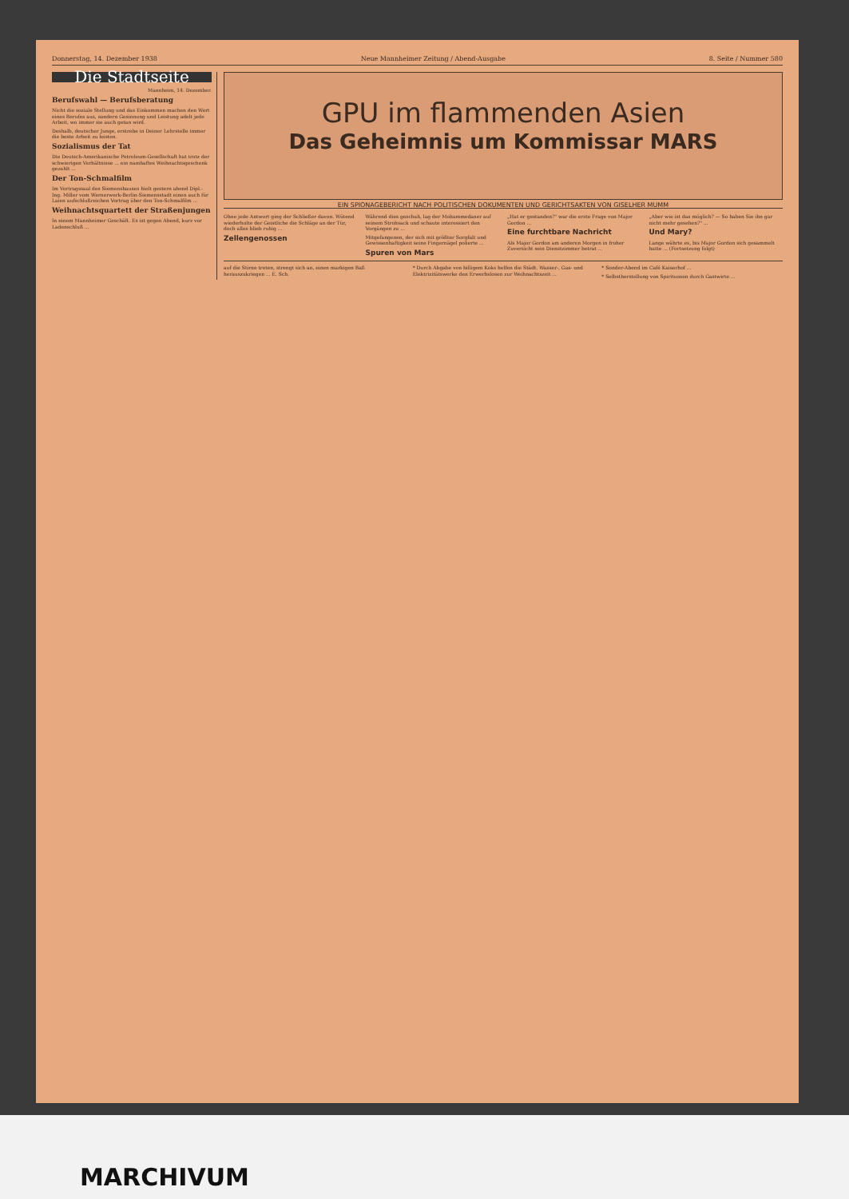Donnerstag, 14. Dezember 1938 Neue Mannheimer Zeitung / Abend-Ausgabe 8. Seite / Nummer 580
Die Stadtseite
Mannheim, 14. Dezember.
Berufswahl — Berufsberatung
Nicht die soziale Stellung und das Einkommen machen den Wert eines Berufes aus, sondern Gesinnung und Leistung adelt jede Arbeit, wo immer sie auch getan wird.
Deshalb, deutscher Junge, erstrebe in Deiner Lehrstelle immer die beste Arbeit zu leisten.
Sozialismus der Tat
Die Deutsch-Amerikanische Petroleum-Gesellschaft hat trotz der schwierigen Verhältnisse ... ein namhaftes Weihnachtsgeschenk gezahlt ...
Der Ton-Schmalfilm
Im Vortragssaal des Siemenshauses hielt gestern abend Dipl.-Ing. Miller vom Wernerwerk-Berlin-Siemensstadt einen auch für Laien aufschlußreichen Vortrag über den Ton-Schmalfilm ...
Weihnachtsquartett der Straßenjungen
In einem Mannheimer Geschäft. Es ist gegen Abend, kurz vor Ladenschluß ...
GPU im flammenden Asien
Das Geheimnis um Kommissar MARS
EIN SPIONAGEBERICHT NACH POLITISCHEN DOKUMENTEN UND GERICHTSAKTEN VON GISELHER MUMM
Ohne jede Antwort ging der Schließer davon. Wütend wiederholte der Geistliche die Schläge an der Tür, doch alles blieb ruhig ...
Zellengenossen
Während dies geschah, lag der Mohammedaner auf seinem Strohsack und schaute interessiert den Vorgängen zu ...
Mitgefangenen, der sich mit größter Sorgfalt und Gewissenhaftigkeit seine Fingernägel polierte ...
Spuren von Mars
„Hat er gestanden?" war die erste Frage von Major Gordon ...
Eine furchtbare Nachricht
Als Major Gordon am anderen Morgen in froher Zuversicht sein Dienstzimmer betrat ...
„Aber wie ist das möglich? — So haben Sie ihn gar nicht mehr gesehen?" ...
Und Mary?
Lange währte es, bis Major Gordon sich gesammelt hatte ... (Fortsetzung folgt)
auf die Stirne treten, strengt sich an, einen markigen Baß herauszukriegen ... E. Sch.
* Durch Abgabe von billigem Koks helfen die Städt. Wasser-, Gas- und Elektrizitätswerke den Erwerbslosen zur Weihnachtszeit ...
* Sonder-Abend im Café Kaiserhof ...
* Selbstherstellung von Spirituosen durch Gastwirte ...
MARCHIVUM